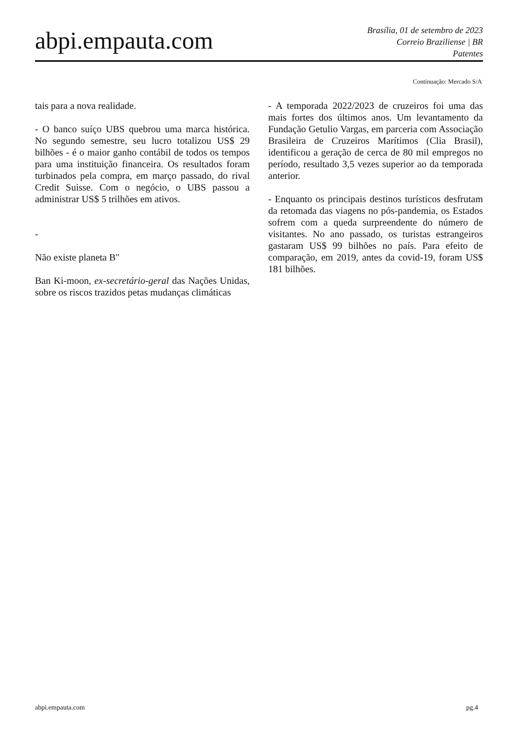abpi.empauta.com
Brasília, 01 de setembro de 2023
Correio Braziliense | BR
Patentes
Continuação: Mercado S/A
tais para a nova realidade.
- O banco suíço UBS quebrou uma marca histórica. No segundo semestre, seu lucro totalizou US$ 29 bilhões - é o maior ganho contábil de todos os tempos para uma instituição financeira. Os resultados foram turbinados pela compra, em março passado, do rival Credit Suisse. Com o negócio, o UBS passou a administrar US$ 5 trilhões em ativos.
-
Não existe planeta B"
Ban Ki-moon, ex-secretário-geral das Nações Unidas, sobre os riscos trazidos petas mudanças climáticas
- A temporada 2022/2023 de cruzeiros foi uma das mais fortes dos últimos anos. Um levantamento da Fundação Getulio Vargas, em parceria com Associação Brasileira de Cruzeiros Marítimos (Clia Brasil), identificou a geração de cerca de 80 mil empregos no período, resultado 3,5 vezes superior ao da temporada anterior.
- Enquanto os principais destinos turísticos desfrutam da retomada das viagens no pós-pandemia, os Estados sofrem com a queda surpreendente do número de visitantes. No ano passado, os turistas estrangeiros gastaram US$ 99 bilhões no país. Para efeito de comparação, em 2019, antes da covid-19, foram US$ 181 bilhões.
abpi.empauta.com pg.4